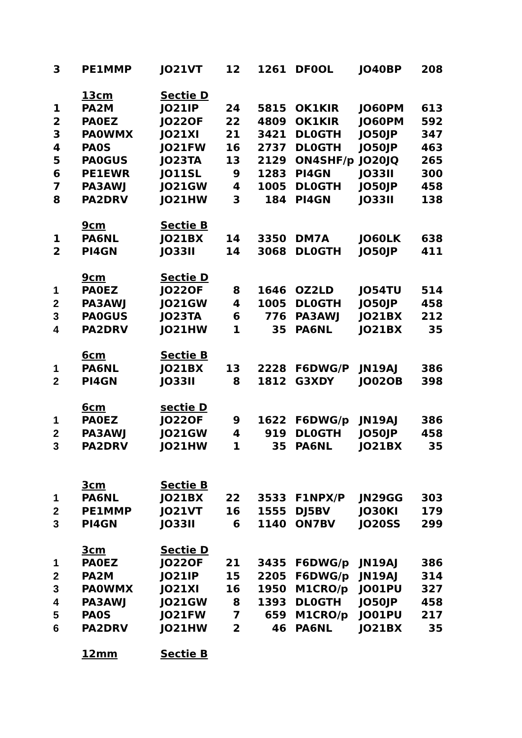| 3 | PE1MMP | JO21VT | 12 | 1261 | DF0OL | JO40BP | 208 |
| | 13cm | Sectie D | | | | | |
| 1 | PA2M | JO21IP | 24 | 5815 | OK1KIR | JO60PM | 613 |
| 2 | PA0EZ | JO22OF | 22 | 4809 | OK1KIR | JO60PM | 592 |
| 3 | PA0WMX | JO21XI | 21 | 3421 | DL0GTH | JO50JP | 347 |
| 4 | PA0S | JO21FW | 16 | 2737 | DL0GTH | JO50JP | 463 |
| 5 | PA0GUS | JO23TA | 13 | 2129 | ON4SHF/p | JO20JQ | 265 |
| 6 | PE1EWR | JO11SL | 9 | 1283 | PI4GN | JO33II | 300 |
| 7 | PA3AWJ | JO21GW | 4 | 1005 | DL0GTH | JO50JP | 458 |
| 8 | PA2DRV | JO21HW | 3 | 184 | PI4GN | JO33II | 138 |
| | 9cm | Sectie B | | | | | |
| 1 | PA6NL | JO21BX | 14 | 3350 | DM7A | JO60LK | 638 |
| 2 | PI4GN | JO33II | 14 | 3068 | DL0GTH | JO50JP | 411 |
| | 9cm | Sectie D | | | | | |
| 1 | PA0EZ | JO22OF | 8 | 1646 | OZ2LD | JO54TU | 514 |
| 2 | PA3AWJ | JO21GW | 4 | 1005 | DL0GTH | JO50JP | 458 |
| 3 | PA0GUS | JO23TA | 6 | 776 | PA3AWJ | JO21BX | 212 |
| 4 | PA2DRV | JO21HW | 1 | 35 | PA6NL | JO21BX | 35 |
| | 6cm | Sectie B | | | | | |
| 1 | PA6NL | JO21BX | 13 | 2228 | F6DWG/P | JN19AJ | 386 |
| 2 | PI4GN | JO33II | 8 | 1812 | G3XDY | JO02OB | 398 |
| | 6cm | sectie D | | | | | |
| 1 | PA0EZ | JO22OF | 9 | 1622 | F6DWG/p | JN19AJ | 386 |
| 2 | PA3AWJ | JO21GW | 4 | 919 | DL0GTH | JO50JP | 458 |
| 3 | PA2DRV | JO21HW | 1 | 35 | PA6NL | JO21BX | 35 |
| | 3cm | Sectie B | | | | | |
| 1 | PA6NL | JO21BX | 22 | 3533 | F1NPX/P | JN29GG | 303 |
| 2 | PE1MMP | JO21VT | 16 | 1555 | DJ5BV | JO30KI | 179 |
| 3 | PI4GN | JO33II | 6 | 1140 | ON7BV | JO20SS | 299 |
| | 3cm | Sectie D | | | | | |
| 1 | PA0EZ | JO22OF | 21 | 3435 | F6DWG/p | JN19AJ | 386 |
| 2 | PA2M | JO21IP | 15 | 2205 | F6DWG/p | JN19AJ | 314 |
| 3 | PA0WMX | JO21XI | 16 | 1950 | M1CRO/p | JO01PU | 327 |
| 4 | PA3AWJ | JO21GW | 8 | 1393 | DL0GTH | JO50JP | 458 |
| 5 | PA0S | JO21FW | 7 | 659 | M1CRO/p | JO01PU | 217 |
| 6 | PA2DRV | JO21HW | 2 | 46 | PA6NL | JO21BX | 35 |
| | 12mm | Sectie B | | | | | |